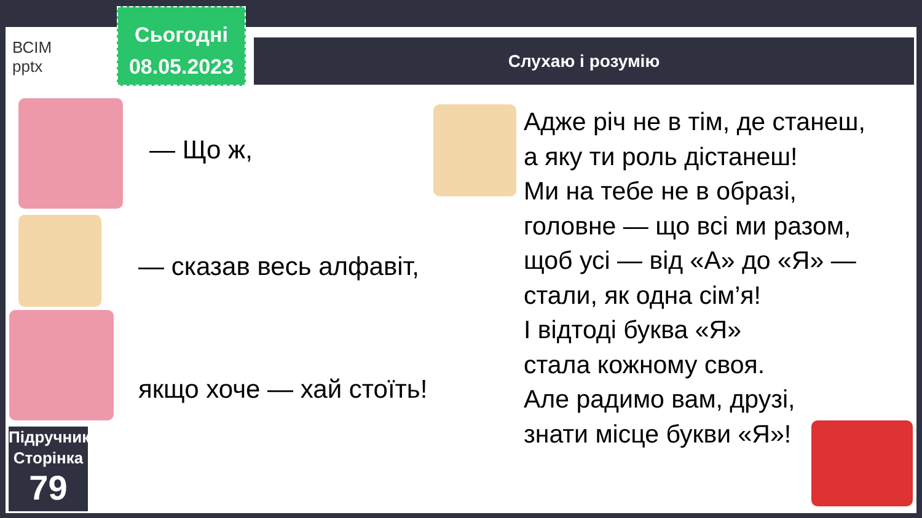ВСІМ
pptx
Сьогодні
08.05.2023
Слухаю і розумію
— Що ж,
— сказав весь алфавіт,
якщо хоче — хай стоїть!
Адже річ не в тім, де станеш,
а яку ти роль дістанеш!
Ми на тебе не в образі,
головне — що всі ми разом,
щоб усі — від «А» до «Я» —
стали, як одна сім’я!
І відтоді буква «Я»
стала кожному своя.
Але радимо вам, друзі,
знати місце букви «Я»!
Підручник.
Сторінка
79